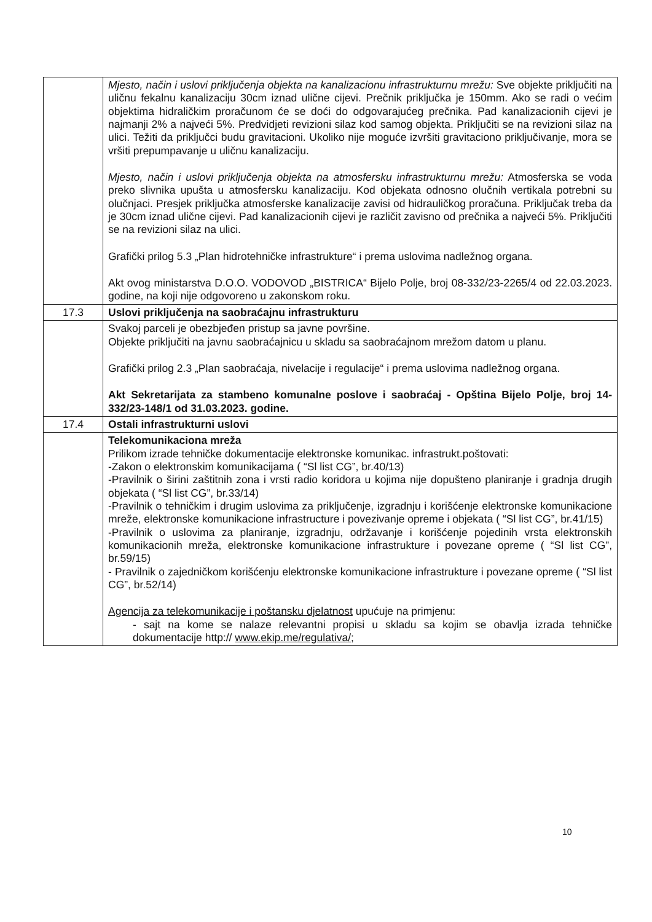| | Mjesto, način i uslovi priključenja objekta na kanalizacionu infrastrukturnu mrežu: Sve objekte priključiti na uličnu fekalnu kanalizaciju 30cm iznad ulične cijevi. Prečnik priključka je 150mm. Ako se radi o većim objektima hidraličkim proračunom će se doći do odgovarajućeg prečnika. Pad kanalizacionih cijevi je najmanji 2% a najveći 5%. Predvidjeti revizioni silaz kod samog objekta. Priključiti se na revizioni silaz na ulici. Težiti da priključci budu gravitacioni. Ukoliko nije moguće izvršiti gravitaciono priključivanje, mora se vršiti prepumpavanje u uličnu kanalizaciju. Mjesto, način i uslovi priključenja objekta na atmosfersku infrastrukturnu mrežu: Atmosferska se voda preko slivnika upušta u atmosfersku kanalizaciju. Kod objekata odnosno olučnih vertikala potrebni su olučnjaci. Presjek priključka atmosferske kanalizacije zavisi od hidrauličkog proračuna. Priključak treba da je 30cm iznad ulične cijevi. Pad kanalizacionih cijevi je različit zavisno od prečnika a najveći 5%. Priključiti se na revizioni silaz na ulici. Grafički prilog 5.3 „Plan hidrotehničke infrastrukture“ i prema uslovima nadležnog organa. Akt ovog ministarstva D.O.O. VODOVOD „BISTRICA“ Bijelo Polje, broj 08-332/23-2265/4 od 22.03.2023. godine, na koji nije odgovoreno u zakonskom roku. |
| 17.3 | Uslovi priključenja na saobraćajnu infrastrukturu |
| | Svakoj parceli je obezbjeđen pristup sa javne površine. Objekte priključiti na javnu saobraćajnicu u skladu sa saobraćajnom mrežom datom u planu. Grafički prilog 2.3 „Plan saobraćaja, nivelacije i regulacije“ i prema uslovima nadležnog organa. Akt Sekretarijata za stambeno komunalne poslove i saobraćaj - Opština Bijelo Polje, broj 14-332/23-148/1 od 31.03.2023. godine. |
| 17.4 | Ostali infrastrukturni uslovi |
| | Telekomunikaciona mreža Prilikom izrade tehničke dokumentacije elektronske komunikac. infrastrukt.poštovati: -Zakon o elektronskim komunikacijama ( “Sl list CG”, br.40/13) -Pravilnik o širini zaštitnih zona i vrsti radio koridora u kojima nije dopušteno planiranje i gradnja drugih objekata ( “Sl list CG”, br.33/14) -Pravilnik o tehničkim i drugim uslovima za priključenje, izgradnju i korišćenje elektronske komunikacione mreže, elektronske komunikacione infrastructure i povezivanje opreme i objekata ( “Sl list CG”, br.41/15) -Pravilnik o uslovima za planiranje, izgradnju, održavanje i korišćenje pojedinih vrsta elektronskih komunikacionih mreža, elektronske komunikacione infrastrukture i povezane opreme ( “Sl list CG”, br.59/15) - Pravilnik o zajedničkom korišćenju elektronske komunikacione infrastrukture i povezane opreme ( “Sl list CG”, br.52/14) Agencija za telekomunikacije i poštansku djelatnost upućuje na primjenu: - sajt na kome se nalaze relevantni propisi u skladu sa kojim se obavlja izrada tehničke dokumentacije http:// www.ekip.me/regulativa/ ; |
10